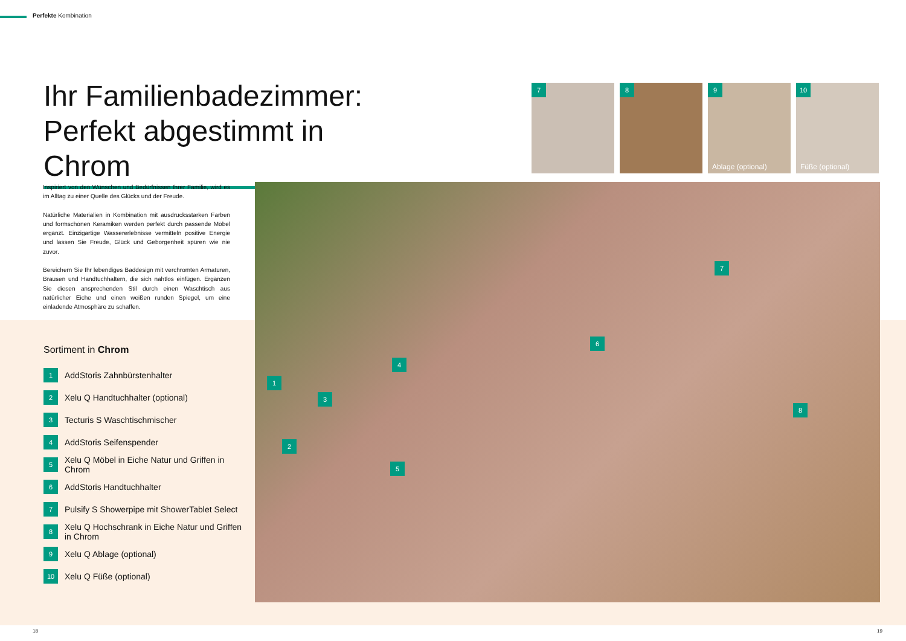Perfekte Kombination
Ihr Familienbadezimmer:
Perfekt abgestimmt in Chrom
7
8
9
Ablage (optional)
10
Füße (optional)
Inspiriert von den Wünschen und Bedürfnissen Ihrer Familie, wird es im Alltag zu einer Quelle des Glücks und der Freude.
Natürliche Materialien in Kombination mit ausdrucksstarken Farben und formschönen Keramiken werden perfekt durch passende Möbel ergänzt. Einzigartige Wassererlebnisse vermitteln positive Energie und lassen Sie Freude, Glück und Geborgenheit spüren wie nie zuvor.
Bereichern Sie Ihr lebendiges Baddesign mit verchromten Armaturen, Brausen und Handtuchhaltern, die sich nahtlos einfügen. Ergänzen Sie diesen ansprechenden Stil durch einen Waschtisch aus natürlicher Eiche und einen weißen runden Spiegel, um eine einladende Atmosphäre zu schaffen.
Sortiment in Chrom
1
AddStoris Zahnbürstenhalter
2
Xelu Q Handtuchhalter (optional)
3
Tecturis S Waschtischmischer
4
AddStoris Seifenspender
5
Xelu Q Möbel in Eiche Natur und Griffen in Chrom
6
AddStoris Handtuchhalter
7
Pulsify S Showerpipe mit ShowerTablet Select
8
Xelu Q Hochschrank in Eiche Natur und Griffen in Chrom
9
Xelu Q Ablage (optional)
10
Xelu Q Füße (optional)
1
2
3
4
5
6
7
8
18 19